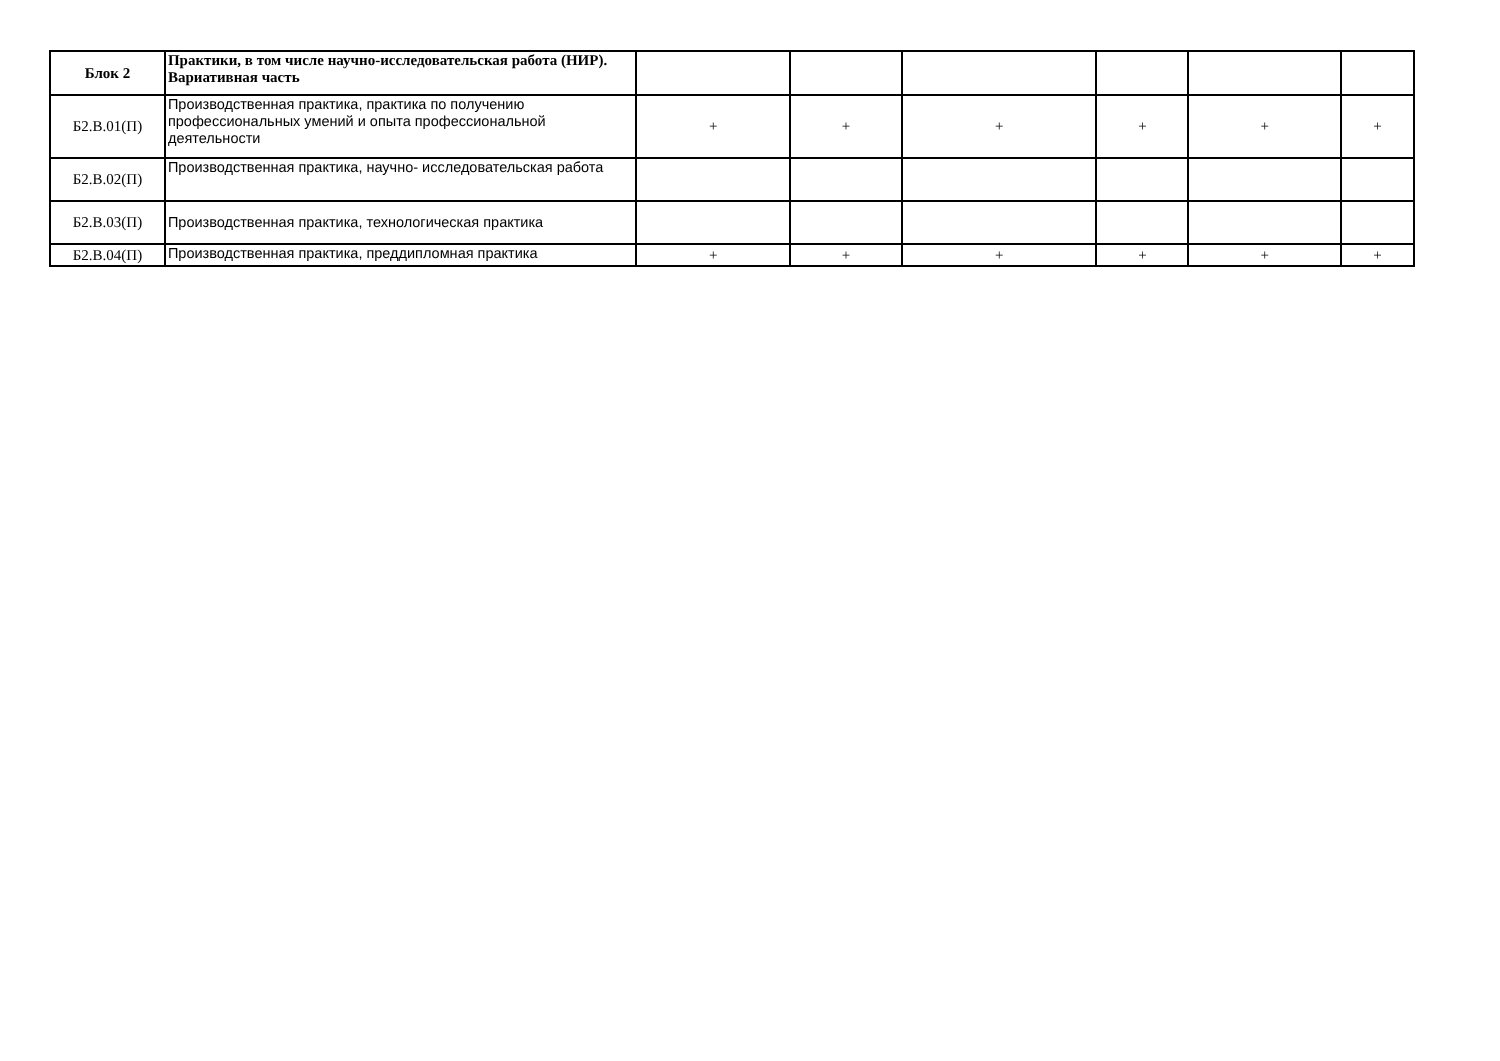| Блок 2 | Практики, в том числе научно-исследовательская работа (НИР). Вариативная часть | | | | | | |
| Б2.В.01(П) | Производственная практика, практика по получению профессиональных умений и опыта профессиональной деятельности | + | + | + | + | + | + |
| Б2.В.02(П) | Производственная практика, научно- исследовательская работа | | | | | | |
| Б2.В.03(П) | Производственная практика, технологическая практика | | | | | | |
| Б2.В.04(П) | Производственная практика, преддипломная практика | + | + | + | + | + | + |